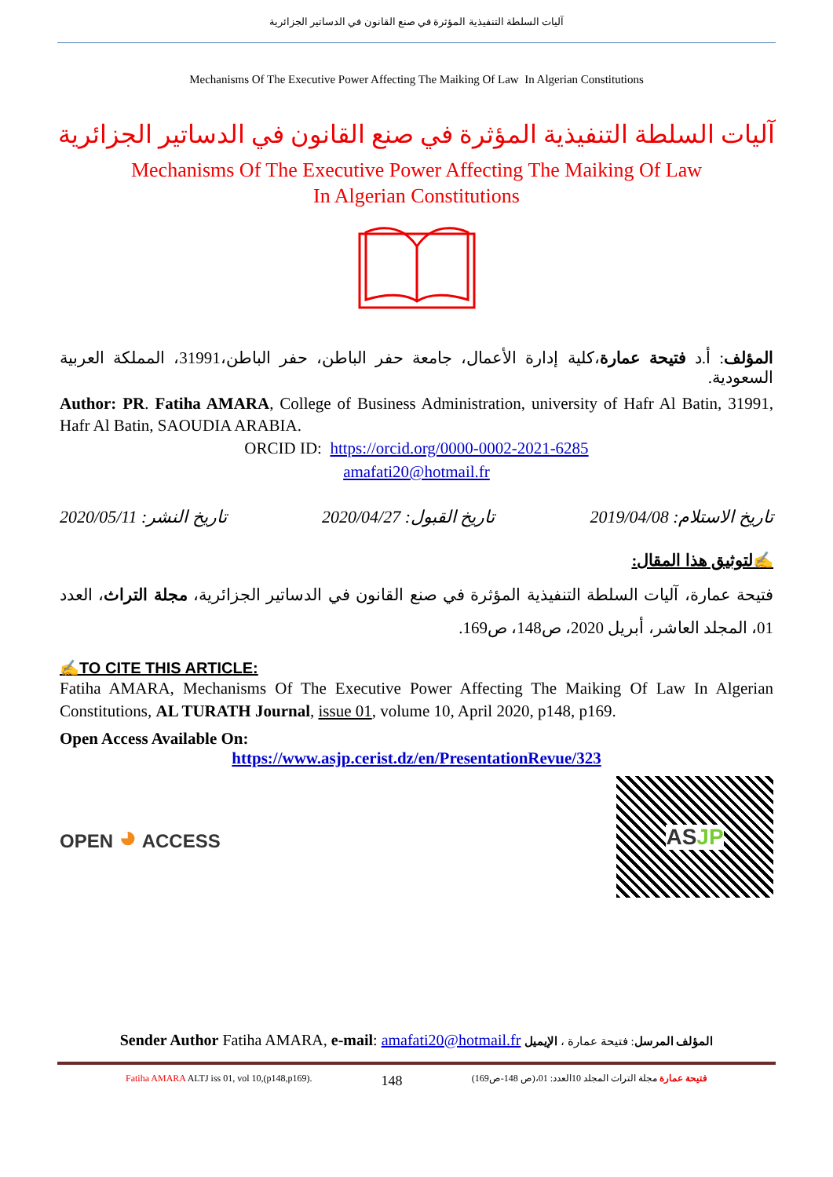آليات السلطة التنفيذية المؤثرة في صنع القانون في الدساتير الجزائرية
Mechanisms Of The Executive Power Affecting The Maiking Of Law In Algerian Constitutions
آليات السلطة التنفيذية المؤثرة في صنع القانون في الدساتير الجزائرية
Mechanisms Of The Executive Power Affecting The Maiking Of Law
In Algerian Constitutions
المؤلف: أ.د فتيحة عمارة،كلية إدارة الأعمال، جامعة حفر الباطن، حفر الباطن،31991، المملكة العربية السعودية.
Author: PR. Fatiha AMARA, College of Business Administration, university of Hafr Al Batin, 31991, Hafr Al Batin, SAOUDIA ARABIA.
ORCID ID: https://orcid.org/0000-0002-2021-6285
amafati20@hotmail.fr
تاريخ الاستلام: 2019/04/08 تاريخ القبول: 2020/04/27 تاريخ النشر: 2020/05/11
✍لتوثيق هذا المقال:
فتيحة عمارة، آليات السلطة التنفيذية المؤثرة في صنع القانون في الدساتير الجزائرية، مجلة التراث، العدد 01، المجلد العاشر، أبريل 2020، ص148، ص169.
✍TO CITE THIS ARTICLE:
Fatiha AMARA, Mechanisms Of The Executive Power Affecting The Maiking Of Law In Algerian Constitutions, AL TURATH Journal, issue 01, volume 10, April 2020, p148, p169.
Open Access Available On:
https://www.asjp.cerist.dz/en/PresentationRevue/323
OPEN ◕ ACCESS
ASJP
Sender Author Fatiha AMARA, e-mail: amafati20@hotmail.fr المؤلف المرسل: فتيحة عمارة ، الإيميل
Fatiha AMARA ALTJ iss 01, vol 10,(p148,p169). 148 فتيحة عمارة مجلة التراث المجلد 10العدد: 01،(ص 148-ص169)